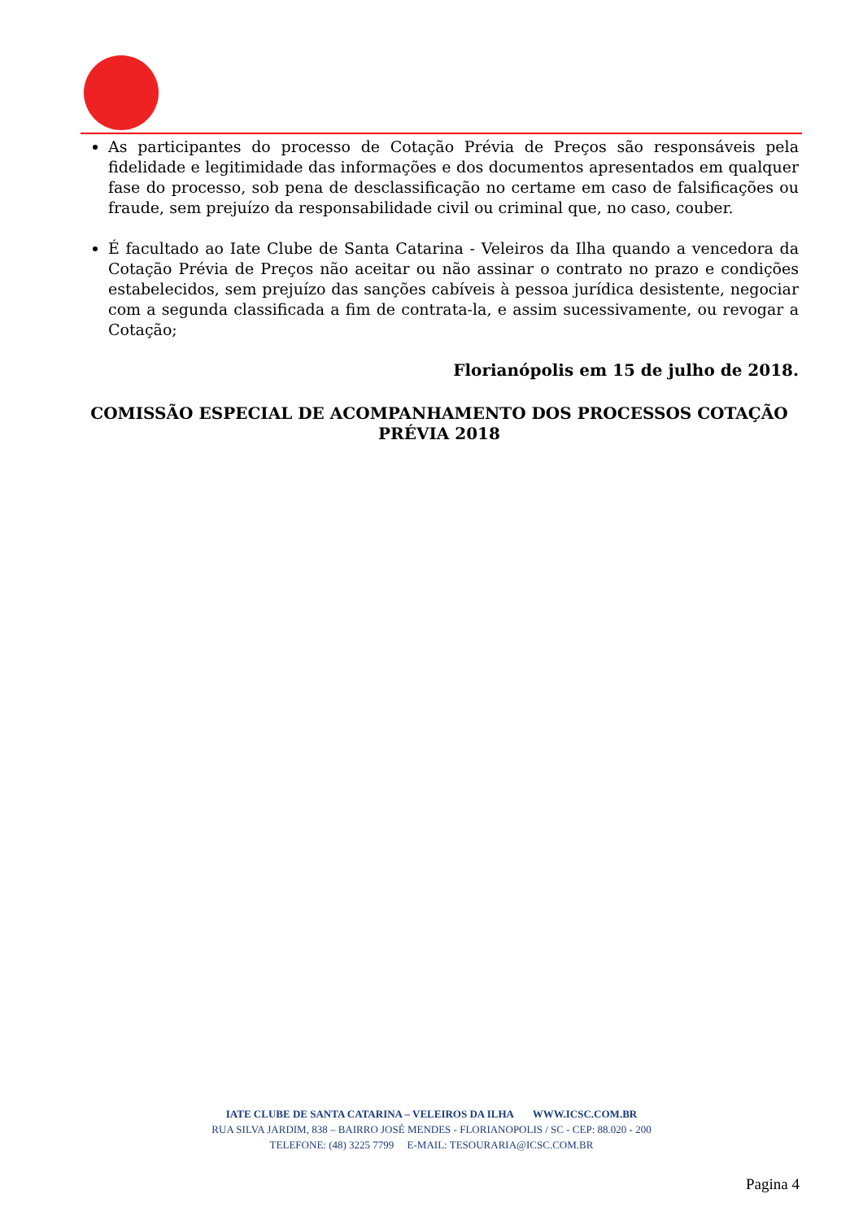As participantes do processo de Cotação Prévia de Preços são responsáveis pela fidelidade e legitimidade das informações e dos documentos apresentados em qualquer fase do processo, sob pena de desclassificação no certame em caso de falsificações ou fraude, sem prejuízo da responsabilidade civil ou criminal que, no caso, couber.
É facultado ao Iate Clube de Santa Catarina - Veleiros da Ilha quando a vencedora da Cotação Prévia de Preços não aceitar ou não assinar o contrato no prazo e condições estabelecidos, sem prejuízo das sanções cabíveis à pessoa jurídica desistente, negociar com a segunda classificada a fim de contrata-la, e assim sucessivamente, ou revogar a Cotação;
Florianópolis em 15 de julho de 2018.
COMISSÃO ESPECIAL DE ACOMPANHAMENTO DOS PROCESSOS COTAÇÃO PRÉVIA 2018
IATE CLUBE DE SANTA CATARINA – VELEIROS DA ILHA WWW.ICSC.COM.BR
RUA SILVA JARDIM, 838 – BAIRRO JOSÉ MENDES - FLORIANOPOLIS / SC - CEP: 88.020 - 200
TELEFONE: (48) 3225 7799 E-MAIL: TESOURARIA@ICSC.COM.BR
Pagina 4